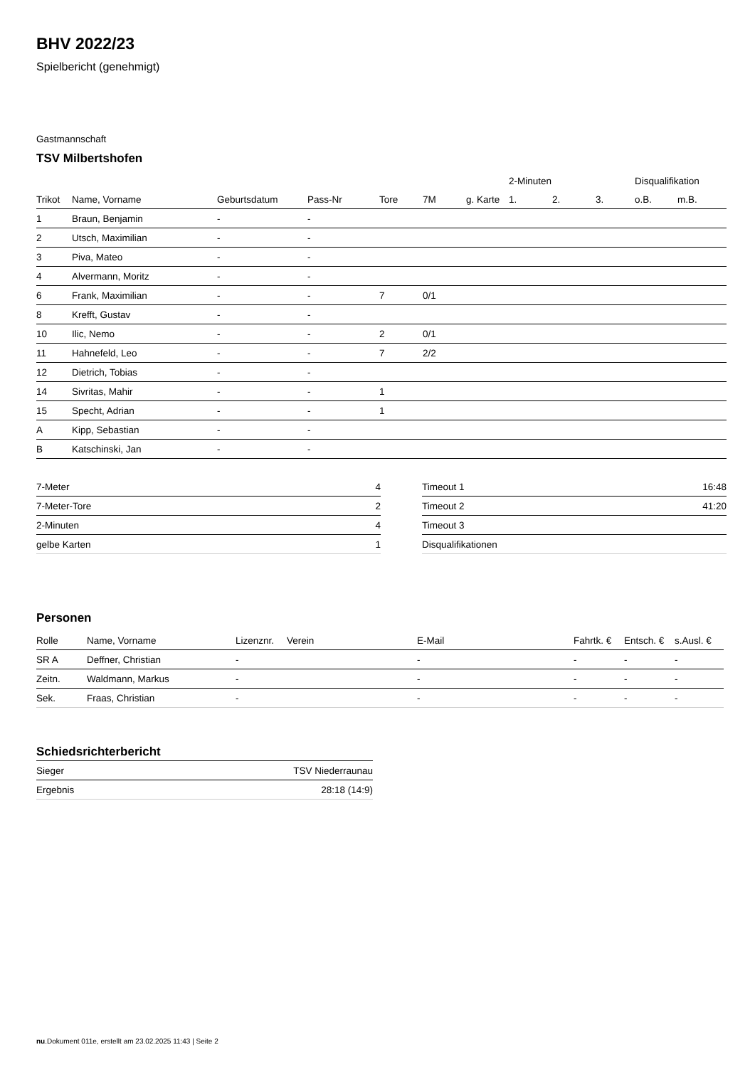BHV 2022/23
Spielbericht (genehmigt)
Gastmannschaft
TSV Milbertshofen
| | | | | | | | 2-Minuten | | | Disqualifikation | |
| --- | --- | --- | --- | --- | --- | --- | --- | --- | --- | --- | --- |
| Trikot | Name, Vorname | Geburtsdatum | Pass-Nr | Tore | 7M | g. Karte | 1. | 2. | 3. | o.B. | m.B. |
| 1 | Braun, Benjamin | - | - | | | | | | | | |
| 2 | Utsch, Maximilian | - | - | | | | | | | | |
| 3 | Piva, Mateo | - | - | | | | | | | | |
| 4 | Alvermann, Moritz | - | - | | | | | | | | |
| 6 | Frank, Maximilian | - | - | 7 | 0/1 | | | | | | |
| 8 | Krefft, Gustav | - | - | | | | | | | | |
| 10 | Ilic, Nemo | - | - | 2 | 0/1 | | | | | | |
| 11 | Hahnefeld, Leo | - | - | 7 | 2/2 | | | | | | |
| 12 | Dietrich, Tobias | - | - | | | | | | | | |
| 14 | Sivritas, Mahir | - | - | 1 | | | | | | | |
| 15 | Specht, Adrian | - | - | 1 | | | | | | | |
| A | Kipp, Sebastian | - | - | | | | | | | | |
| B | Katschinski, Jan | - | - | | | | | | | | |
| 7-Meter | 4 |
| 7-Meter-Tore | 2 |
| 2-Minuten | 4 |
| gelbe Karten | 1 |
| Timeout 1 | 16:48 |
| Timeout 2 | 41:20 |
| Timeout 3 | |
| Disqualifikationen | |
Personen
| Rolle | Name, Vorname | Lizenznr. | Verein | E-Mail | Fahrtk. € | Entsch. € | s.Ausl. € |
| --- | --- | --- | --- | --- | --- | --- | --- |
| SR A | Deffner, Christian | - | | - | - | - | - |
| Zeitn. | Waldmann, Markus | - | | - | - | - | - |
| Sek. | Fraas, Christian | - | | - | - | - | - |
Schiedsrichterbericht
| Sieger | TSV Niederraunau |
| Ergebnis | 28:18 (14:9) |
nu.Dokument 011e, erstellt am 23.02.2025 11:43 | Seite 2